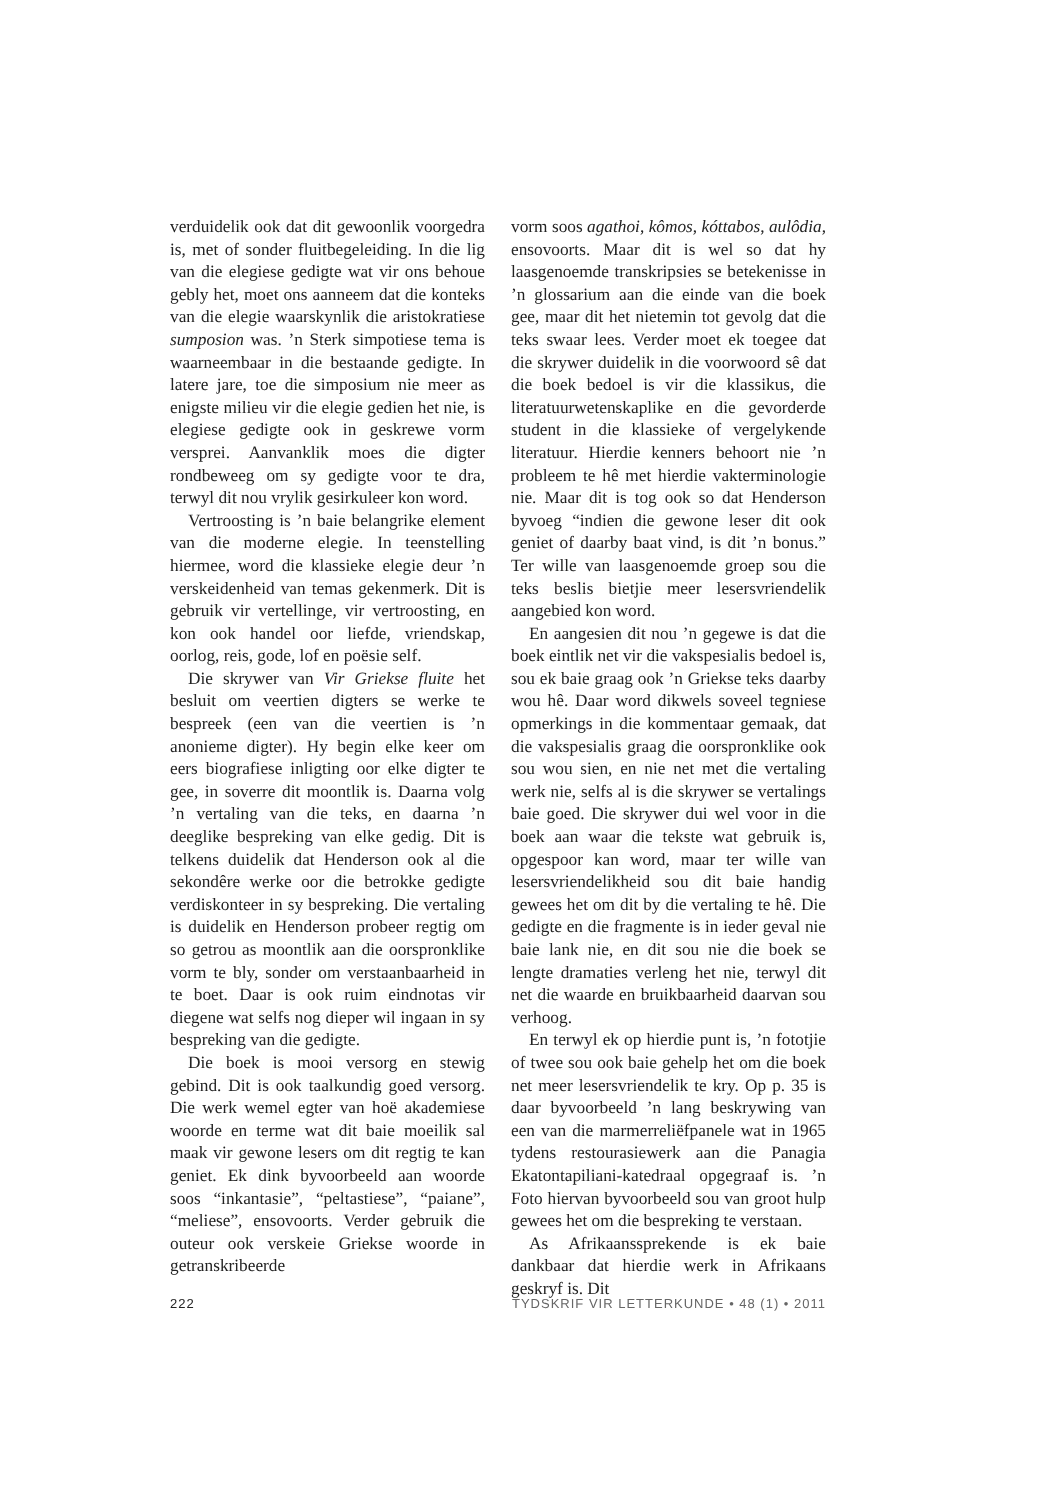verduidelik ook dat dit gewoonlik voorgedra is, met of sonder fluitbegeleiding. In die lig van die elegiese gedigte wat vir ons behoue gebly het, moet ons aanneem dat die konteks van die elegie waarskynlik die aristokratiese sumposion was. ’n Sterk simpotiese tema is waarneembaar in die bestaande gedigte. In latere jare, toe die simposium nie meer as enigste milieu vir die elegie gedien het nie, is elegiese gedigte ook in geskrewe vorm versprei. Aanvanklik moes die digter rondbeweeg om sy gedigte voor te dra, terwyl dit nou vrylik gesirkuleer kon word.
Vertroosting is ’n baie belangrike element van die moderne elegie. In teenstelling hiermee, word die klassieke elegie deur ’n verskeidenheid van temas gekenmerk. Dit is gebruik vir vertellinge, vir vertroosting, en kon ook handel oor liefde, vriendskap, oorlog, reis, gode, lof en poësie self.
Die skrywer van Vir Griekse fluite het besluit om veertien digters se werke te bespreek (een van die veertien is ’n anonieme digter). Hy begin elke keer om eers biografiese inligting oor elke digter te gee, in soverre dit moontlik is. Daarna volg ’n vertaling van die teks, en daarna ’n deeglike bespreking van elke gedig. Dit is telkens duidelik dat Henderson ook al die sekondêre werke oor die betrokke gedigte verdiskonteer in sy bespreking. Die vertaling is duidelik en Henderson probeer regtig om so getrou as moontlik aan die oorspronklike vorm te bly, sonder om verstaanbaarheid in te boet. Daar is ook ruim eindnotas vir diegene wat selfs nog dieper wil ingaan in sy bespreking van die gedigte.
Die boek is mooi versorg en stewig gebind. Dit is ook taalkundig goed versorg. Die werk wemel egter van hoë akademiese woorde en terme wat dit baie moeilik sal maak vir gewone lesers om dit regtig te kan geniet. Ek dink byvoorbeeld aan woorde soos “inkantasie”, “peltastiese”, “paiane”, “meliese”, ensovoorts. Verder gebruik die outeur ook verskeie Griekse woorde in getranskribeerde
vorm soos agathoi, kômos, kóttabos, aulôdia, ensovoorts. Maar dit is wel so dat hy laasgenoemde transkripsies se betekenisse in ’n glossarium aan die einde van die boek gee, maar dit het nietemin tot gevolg dat die teks swaar lees. Verder moet ek toegee dat die skrywer duidelik in die voorwoord sê dat die boek bedoel is vir die klassikus, die literatuurwetenskaplike en die gevorderde student in die klassieke of vergelykende literatuur. Hierdie kenners behoort nie ’n probleem te hê met hierdie vakterminologie nie. Maar dit is tog ook so dat Henderson byvoeg “indien die gewone leser dit ook geniet of daarby baat vind, is dit ’n bonus.” Ter wille van laasgenoemde groep sou die teks beslis bietjie meer lesersvriendelik aangebied kon word.
En aangesien dit nou ’n gegewe is dat die boek eintlik net vir die vakspesialis bedoel is, sou ek baie graag ook ’n Griekse teks daarby wou hê. Daar word dikwels soveel tegniese opmerkings in die kommentaar gemaak, dat die vakspesialis graag die oorspronklike ook sou wou sien, en nie net met die vertaling werk nie, selfs al is die skrywer se vertalings baie goed. Die skrywer dui wel voor in die boek aan waar die tekste wat gebruik is, opgespoor kan word, maar ter wille van lesersvriendelikheid sou dit baie handig gewees het om dit by die vertaling te hê. Die gedigte en die fragmente is in ieder geval nie baie lank nie, en dit sou nie die boek se lengte dramaties verleng het nie, terwyl dit net die waarde en bruikbaarheid daarvan sou verhoog.
En terwyl ek op hierdie punt is, ’n fototjie of twee sou ook baie gehelp het om die boek net meer lesersvriendelik te kry. Op p. 35 is daar byvoorbeeld ’n lang beskrywing van een van die marmerreliëfpanele wat in 1965 tydens restourasiewerk aan die Panagia Ekatontapiliani-katedraal opgegraaf is. ’n Foto hiervan byvoorbeeld sou van groot hulp gewees het om die bespreking te verstaan.
As Afrikaanssprekende is ek baie dankbaar dat hierdie werk in Afrikaans geskryf is. Dit
222 TYDSKRIF VIR LETTERKUNDE • 48 (1) • 2011